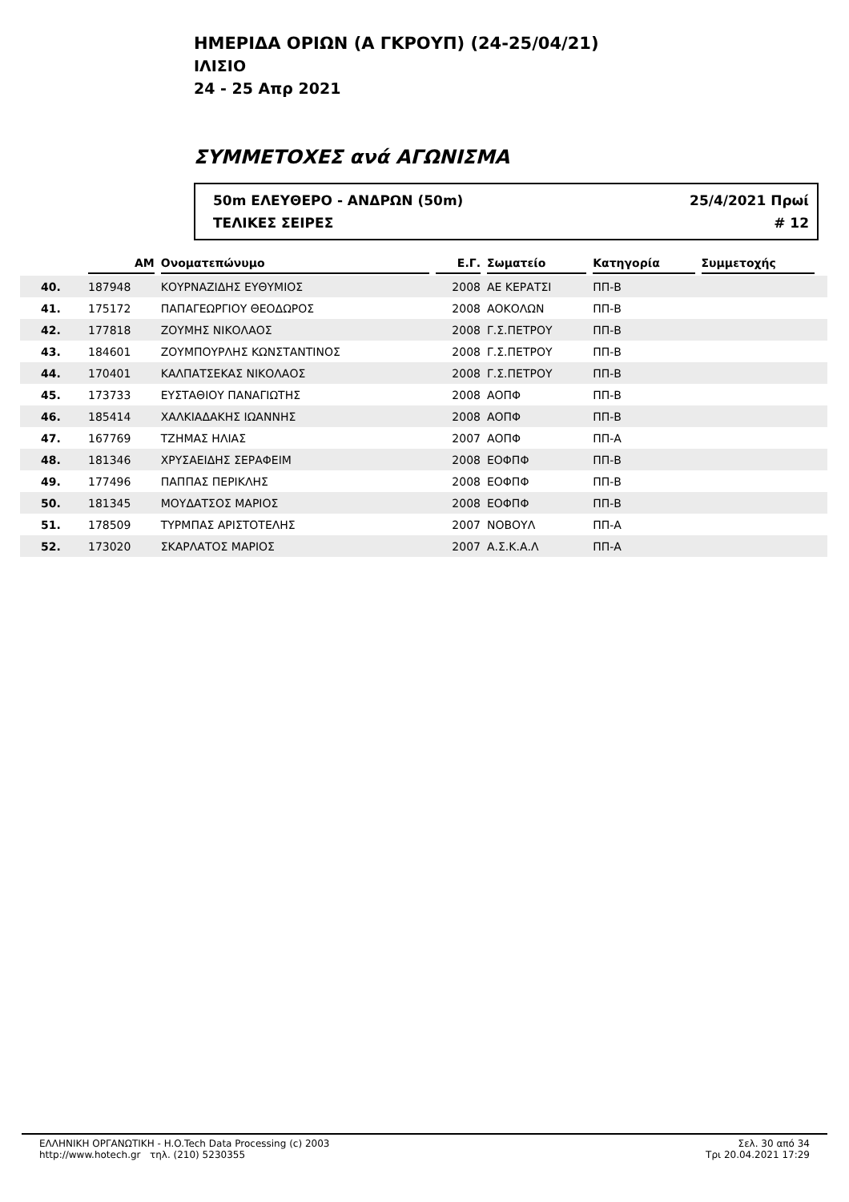ΗΜΕΡΙΔΑ ΟΡΙΩΝ (Α ΓΚΡΟΥΠ) (24-25/04/21)
ΙΛΙΣΙΟ
24 - 25 Απρ 2021
ΣΥΜΜΕΤΟΧΕΣ ανά ΑΓΩΝΙΣΜΑ
50m ΕΛΕΥΘΕΡΟ - ΑΝΔΡΩΝ (50m)
ΤΕΛΙΚΕΣ ΣΕΙΡΕΣ
25/4/2021 Πρωί
# 12
| | ΑΜ | Ονοματεπώνυμο | Ε.Γ. | Σωματείο | Κατηγορία | Συμμετοχής | |
| --- | --- | --- | --- | --- | --- | --- | --- |
| 40. | 187948 | ΚΟΥΡΝΑΖΙΔΗΣ ΕΥΘΥΜΙΟΣ | 2008 | ΑΕ ΚΕΡΑΤΣΙ | ΠΠ-Β | | |
| 41. | 175172 | ΠΑΠΑΓΕΩΡΓΙΟΥ ΘΕΟΔΩΡΟΣ | 2008 | ΑΟΚΟΛΩΝ | ΠΠ-Β | | |
| 42. | 177818 | ΖΟΥΜΗΣ ΝΙΚΟΛΑΟΣ | 2008 | Γ.Σ.ΠΕΤΡΟΥ | ΠΠ-Β | | |
| 43. | 184601 | ΖΟΥΜΠΟΥΡΛΗΣ ΚΩΝΣΤΑΝΤΙΝΟΣ | 2008 | Γ.Σ.ΠΕΤΡΟΥ | ΠΠ-Β | | |
| 44. | 170401 | ΚΑΛΠΑΤΣΕΚΑΣ ΝΙΚΟΛΑΟΣ | 2008 | Γ.Σ.ΠΕΤΡΟΥ | ΠΠ-Β | | |
| 45. | 173733 | ΕΥΣΤΑΘΙΟΥ ΠΑΝΑΓΙΩΤΗΣ | 2008 | ΑΟΠΦ | ΠΠ-Β | | |
| 46. | 185414 | ΧΑΛΚΙΑΔΑΚΗΣ ΙΩΑΝΝΗΣ | 2008 | ΑΟΠΦ | ΠΠ-Β | | |
| 47. | 167769 | ΤΖΗΜΑΣ ΗΛΙΑΣ | 2007 | ΑΟΠΦ | ΠΠ-Α | | |
| 48. | 181346 | ΧΡΥΣΑΕΙΔΗΣ ΣΕΡΑΦΕΙΜ | 2008 | ΕΟΦΠΦ | ΠΠ-Β | | |
| 49. | 177496 | ΠΑΠΠΑΣ ΠΕΡΙΚΛΗΣ | 2008 | ΕΟΦΠΦ | ΠΠ-Β | | |
| 50. | 181345 | ΜΟΥΔΑΤΣΟΣ ΜΑΡΙΟΣ | 2008 | ΕΟΦΠΦ | ΠΠ-Β | | |
| 51. | 178509 | ΤΥΡΜΠΑΣ ΑΡΙΣΤΟΤΕΛΗΣ | 2007 | ΝΟΒΟΥΛ | ΠΠ-Α | | |
| 52. | 173020 | ΣΚΑΡΛΑΤΟΣ ΜΑΡΙΟΣ | 2007 | Α.Σ.Κ.Α.Λ | ΠΠ-Α | | |
ΕΛΛΗΝΙΚΗ ΟΡΓΑΝΩΤΙΚΗ - H.O.Tech Data Processing (c) 2003
http://www.hotech.gr τηλ. (210) 5230355
Σελ. 30 από 34
Τρι 20.04.2021 17:29